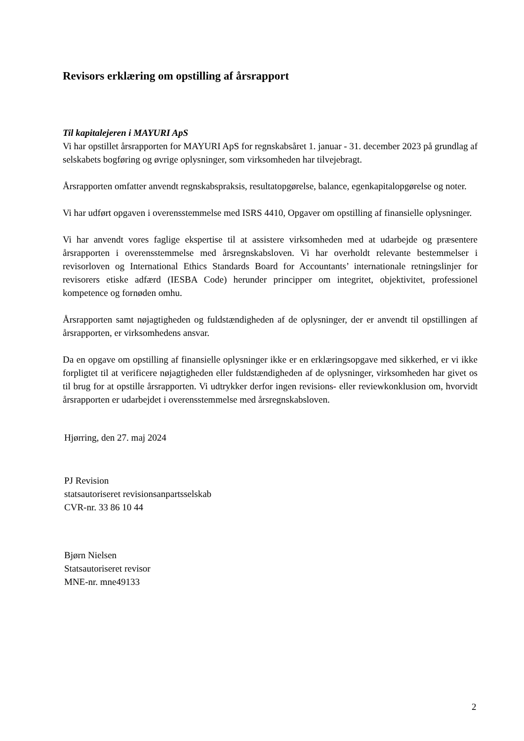Revisors erklæring om opstilling af årsrapport
Til kapitalejeren i MAYURI ApS
Vi har opstillet årsrapporten for MAYURI ApS for regnskabsåret 1. januar - 31. december 2023 på grundlag af selskabets bogføring og øvrige oplysninger, som virksomheden har tilvejebragt.
Årsrapporten omfatter anvendt regnskabspraksis, resultatopgørelse, balance, egenkapitalopgørelse og noter.
Vi har udført opgaven i overensstemmelse med ISRS 4410, Opgaver om opstilling af finansielle oplysninger.
Vi har anvendt vores faglige ekspertise til at assistere virksomheden med at udarbejde og præsentere årsrapporten i overensstemmelse med årsregnskabsloven. Vi har overholdt relevante bestemmelser i revisorloven og International Ethics Standards Board for Accountants’ internationale retningslinjer for revisorers etiske adfærd (IESBA Code) herunder principper om integritet, objektivitet, professionel kompetence og fornøden omhu.
Årsrapporten samt nøjagtigheden og fuldstændigheden af de oplysninger, der er anvendt til opstillingen af årsrapporten, er virksomhedens ansvar.
Da en opgave om opstilling af finansielle oplysninger ikke er en erklæringsopgave med sikkerhed, er vi ikke forpligtet til at verificere nøjagtigheden eller fuldstændigheden af de oplysninger, virksomheden har givet os til brug for at opstille årsrapporten. Vi udtrykker derfor ingen revisions- eller reviewkonklusion om, hvorvidt årsrapporten er udarbejdet i overensstemmelse med årsregnskabsloven.
Hjørring, den 27. maj 2024
PJ Revision
statsautoriseret revisionsanpartsselskab
CVR-nr. 33 86 10 44
Bjørn Nielsen
Statsautoriseret revisor
MNE-nr. mne49133
2